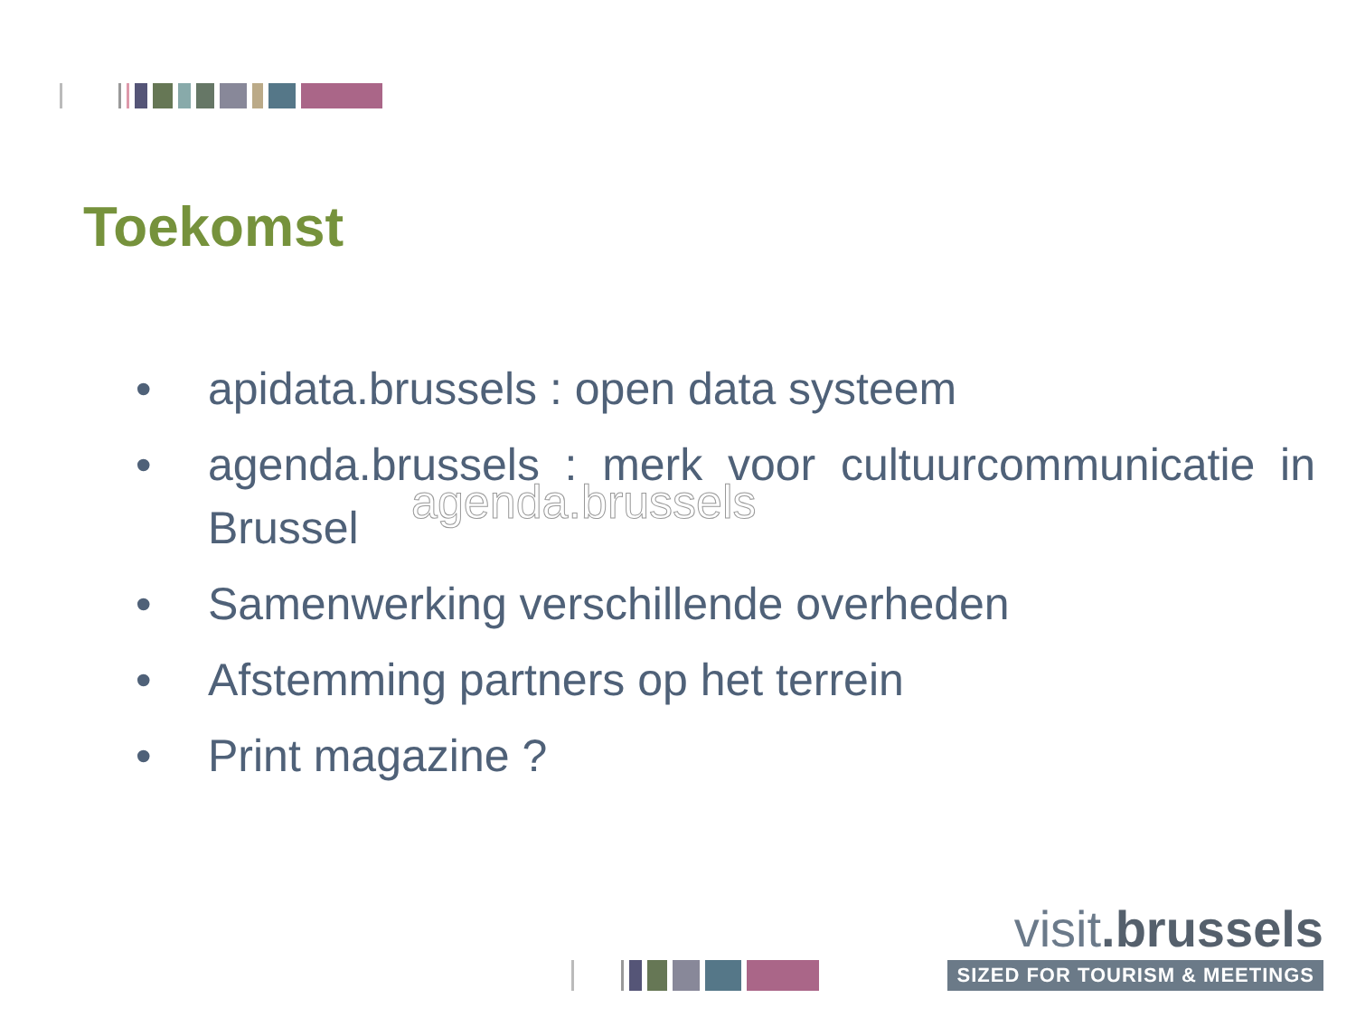Toekomst
• apidata.brussels : open data systeem
• agenda.brussels : merk voor cultuurcommunicatie in Brussel
• Samenwerking verschillende overheden
• Afstemming partners op het terrein
• Print magazine ?
agenda.brussels
visit.brussels
SIZED FOR TOURISM & MEETINGS